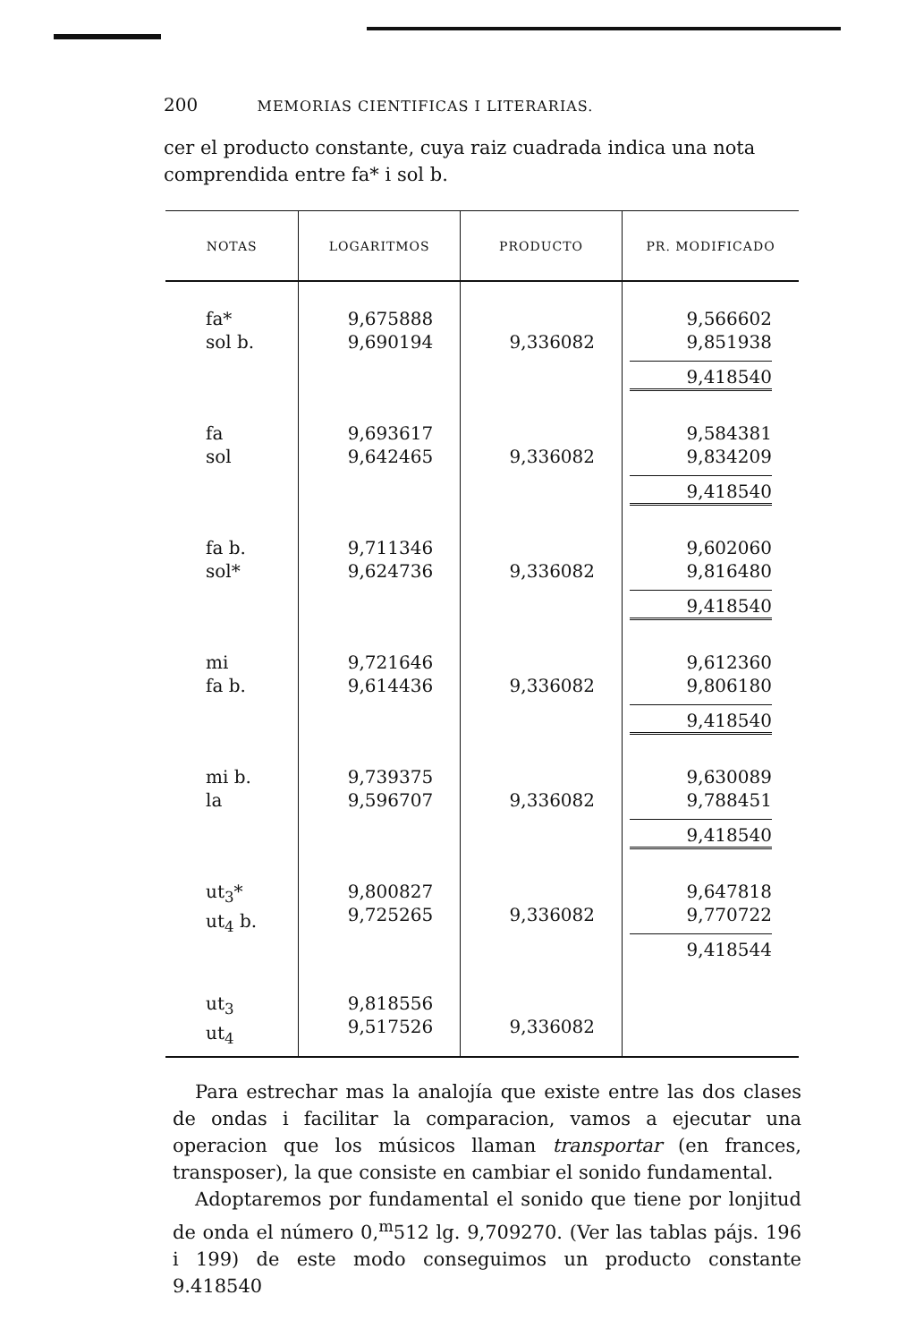200 MEMORIAS CIENTIFICAS I LITERARIAS.
cer el producto constante, cuya raiz cuadrada indica una nota comprendida entre fa* i sol b.
| NOTAS | LOGARITMOS | PRODUCTO | PR. MODIFICADO |
| --- | --- | --- | --- |
| fa* sol b. | 9,675888 9,690194 | 9,336082 | 9,566602 9,851938 9,418540 |
| fa sol | 9,693617 9,642465 | 9,336082 | 9,584381 9,834209 9,418540 |
| fa b. sol* | 9,711346 9,624736 | 9,336082 | 9,602060 9,816480 9,418540 |
| mi fa b. | 9,721646 9,614436 | 9,336082 | 9,612360 9,806180 9,418540 |
| mi b. la | 9,739375 9,596707 | 9,336082 | 9,630089 9,788451 9,418540 |
| ut<sub>3</sub>* ut<sub>4</sub> b. | 9,800827 9,725265 | 9,336082 | 9,647818 9,770722 9,418544 |
| ut<sub>3</sub> ut<sub>4</sub> | 9,818556 9,517526 | 9,336082 | |
Para estrechar mas la analojía que existe entre las dos clases de ondas i facilitar la comparacion, vamos a ejecutar una operacion que los músicos llaman transportar (en frances, transposer), la que consiste en cambiar el sonido fundamental.
Adoptaremos por fundamental el sonido que tiene por lonjitud de onda el número 0,<sup>m</sup>512 lg. 9,709270. (Ver las tablas pájs. 196 i 199) de este modo conseguimos un producto constante 9.418540